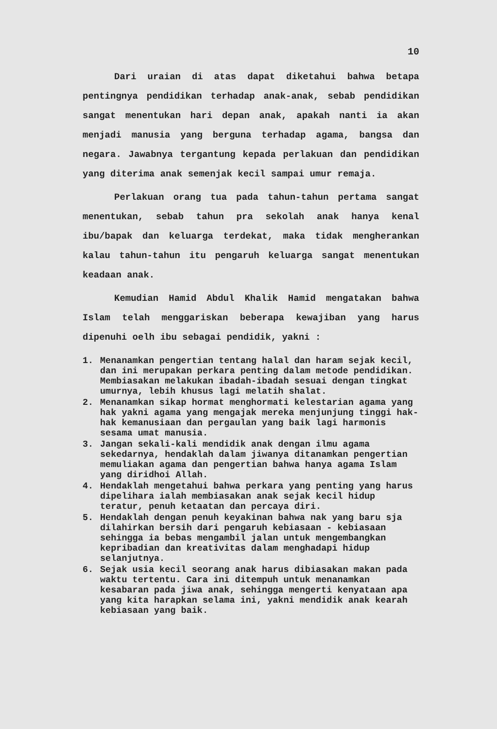10
Dari uraian di atas dapat diketahui bahwa betapa pentingnya pendidikan terhadap anak-anak, sebab pendidikan sangat menentukan hari depan anak, apakah nanti ia akan menjadi manusia yang berguna terhadap agama, bangsa dan negara. Jawabnya tergantung kepada perlakuan dan pendidikan yang diterima anak semenjak kecil sampai umur remaja.
Perlakuan orang tua pada tahun-tahun pertama sangat menentukan, sebab tahun pra sekolah anak hanya kenal ibu/bapak dan keluarga terdekat, maka tidak mengherankan kalau tahun-tahun itu pengaruh keluarga sangat menentukan keadaan anak.
Kemudian Hamid Abdul Khalik Hamid mengatakan bahwa Islam telah menggariskan beberapa kewajiban yang harus dipenuhi oelh ibu sebagai pendidik, yakni :
1. Menanamkan pengertian tentang halal dan haram sejak kecil, dan ini merupakan perkara penting dalam metode pendidikan. Membiasakan melakukan ibadah-ibadah sesuai dengan tingkat umurnya, lebih khusus lagi melatih shalat.
2. Menanamkan sikap hormat menghormati kelestarian agama yang hak yakni agama yang mengajak mereka menjunjung tinggi hak-hak kemanusiaan dan pergaulan yang baik lagi harmonis sesama umat manusia.
3. Jangan sekali-kali mendidik anak dengan ilmu agama sekedarnya, hendaklah dalam jiwanya ditanamkan pengertian memuliakan agama dan pengertian bahwa hanya agama Islam yang diridhoi Allah.
4. Hendaklah mengetahui bahwa perkara yang penting yang harus dipelihara ialah membiasakan anak sejak kecil hidup teratur, penuh ketaatan dan percaya diri.
5. Hendaklah dengan penuh keyakinan bahwa nak yang baru sja dilahirkan bersih dari pengaruh kebiasaan - kebiasaan sehingga ia bebas mengambil jalan untuk mengembangkan kepribadian dan kreativitas dalam menghadapi hidup selanjutnya.
6. Sejak usia kecil seorang anak harus dibiasakan makan pada waktu tertentu. Cara ini ditempuh untuk menanamkan kesabaran pada jiwa anak, sehingga mengerti kenyataan apa yang kita harapkan selama ini, yakni mendidik anak kearah kebiasaan yang baik.